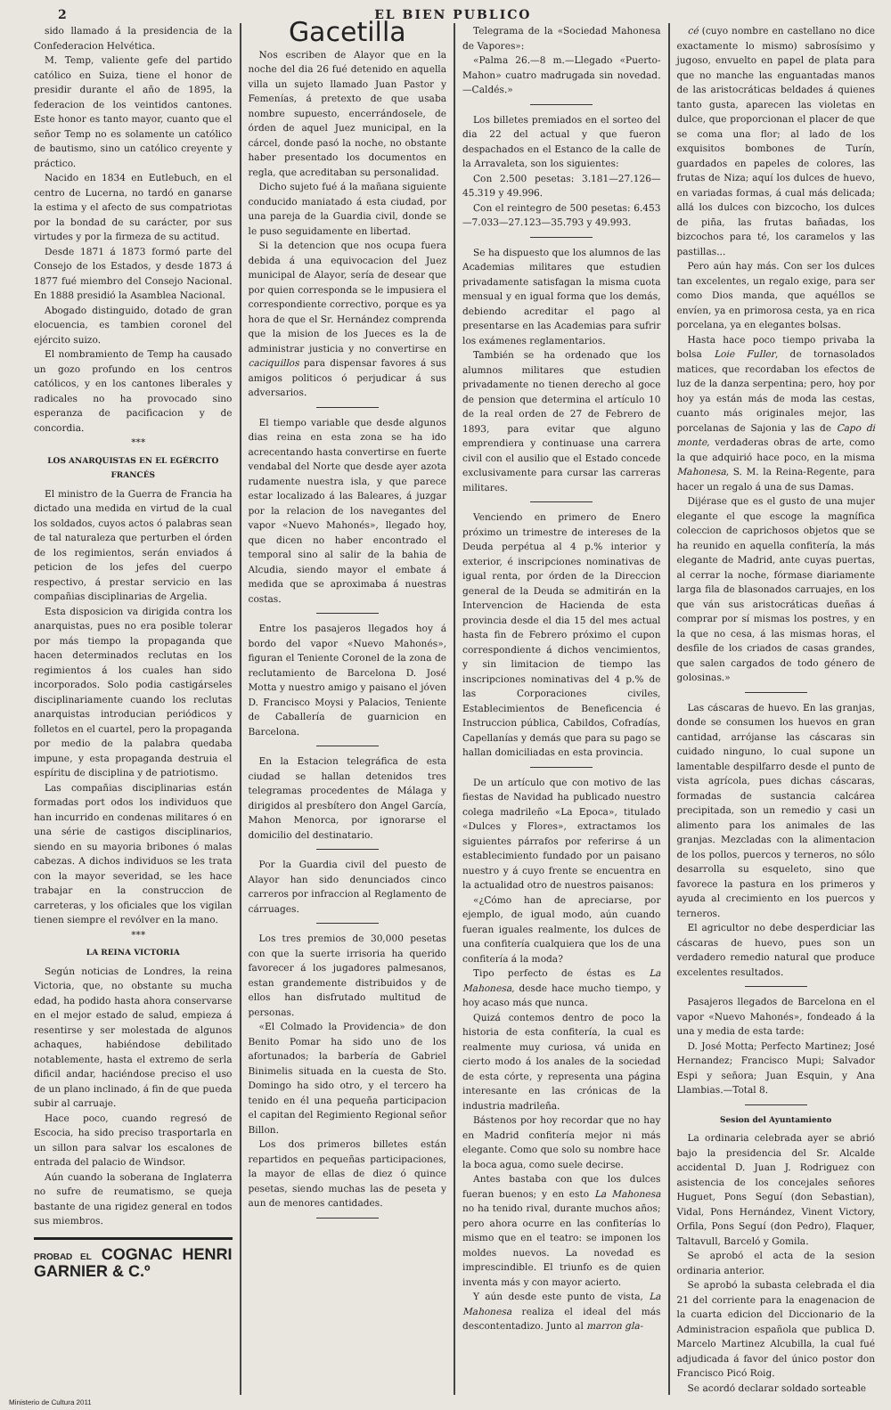2 EL BIEN PUBLICO
sido llamado á la presidencia de la Confederacion Helvética.
M. Temp, valiente gefe del partido católico en Suiza, tiene el honor de presidir durante el año de 1895, la federacion de los veintidos cantones. Este honor es tanto mayor, cuanto que el señor Temp no es solamente un católico de bautismo, sino un católico creyente y práctico.
Nacido en 1834 en Eutlebuch, en el centro de Lucerna, no tardó en ganarse la estima y el afecto de sus compatriotas por la bondad de su carácter, por sus virtudes y por la firmeza de su actitud.
Desde 1871 á 1873 formó parte del Consejo de los Estados, y desde 1873 á 1877 fué miembro del Consejo Nacional. En 1888 presidió la Asamblea Nacional.
Abogado distinguido, dotado de gran elocuencia, es tambien coronel del ejército suizo.
El nombramiento de Temp ha causado un gozo profundo en los centros católicos, y en los cantones liberales y radicales no ha provocado sino esperanza de pacificacion y de concordia.
***
LOS ANARQUISTAS EN EL EGÉRCITO FRANCÉS
El ministro de la Guerra de Francia ha dictado una medida en virtud de la cual los soldados, cuyos actos ó palabras sean de tal naturaleza que perturben el órden de los regimientos, serán enviados á peticion de los jefes del cuerpo respectivo, á prestar servicio en las compañias disciplinarias de Argelia.
Esta disposicion va dirigida contra los anarquistas, pues no era posible tolerar por más tiempo la propaganda que hacen determinados reclutas en los regimientos á los cuales han sido incorporados. Solo podia castigárseles disciplinariamente cuando los reclutas anarquistas introducian periódicos y folletos en el cuartel, pero la propaganda por medio de la palabra quedaba impune, y esta propaganda destruia el espíritu de disciplina y de patriotismo.
Las compañias disciplinarias están formadas port odos los individuos que han incurrido en condenas militares ó en una série de castigos disciplinarios, siendo en su mayoria bribones ó malas cabezas. A dichos individuos se les trata con la mayor severidad, se les hace trabajar en la construccion de carreteras, y los oficiales que los vigilan tienen siempre el revólver en la mano.
***
LA REINA VICTORIA
Según noticias de Londres, la reina Victoria, que, no obstante su mucha edad, ha podido hasta ahora conservarse en el mejor estado de salud, empieza á resentirse y ser molestada de algunos achaques, habiéndose debilitado notablemente, hasta el extremo de serla dificil andar, haciéndose preciso el uso de un plano inclinado, á fin de que pueda subir al carruaje.
Hace poco, cuando regresó de Escocia, ha sido preciso trasportarla en un sillon para salvar los escalones de entrada del palacio de Windsor.
Aún cuando la soberana de Inglaterra no sufre de reumatismo, se queja bastante de una rigidez general en todos sus miembros.
PROBAD EL COGNAC HENRI GARNIER & C.º
Gacetilla
Nos escriben de Alayor que en la noche del dia 26 fué detenido en aquella villa un sujeto llamado Juan Pastor y Femenías, á pretexto de que usaba nombre supuesto, encerrándosele, de órden de aquel Juez municipal, en la cárcel, donde pasó la noche, no obstante haber presentado los documentos en regla, que acreditaban su personalidad.
Dicho sujeto fué á la mañana siguiente conducido maniatado á esta ciudad, por una pareja de la Guardia civil, donde se le puso seguidamente en libertad.
Si la detencion que nos ocupa fuera debida á una equivocacion del Juez municipal de Alayor, sería de desear que por quien corresponda se le impusiera el correspondiente correctivo, porque es ya hora de que el Sr. Hernández comprenda que la mision de los Jueces es la de administrar justicia y no convertirse en caciquillos para dispensar favores á sus amigos politicos ó perjudicar á sus adversarios.
El tiempo variable que desde algunos dias reina en esta zona se ha ido acrecentando hasta convertirse en fuerte vendabal del Norte que desde ayer azota rudamente nuestra isla, y que parece estar localizado á las Baleares, á juzgar por la relacion de los navegantes del vapor «Nuevo Mahonés», llegado hoy, que dicen no haber encontrado el temporal sino al salir de la bahia de Alcudia, siendo mayor el embate á medida que se aproximaba á nuestras costas.
Entre los pasajeros llegados hoy á bordo del vapor «Nuevo Mahonés», figuran el Teniente Coronel de la zona de reclutamiento de Barcelona D. José Motta y nuestro amigo y paisano el jóven D. Francisco Moysi y Palacios, Teniente de Caballería de guarnicion en Barcelona.
En la Estacion telegráfica de esta ciudad se hallan detenidos tres telegramas procedentes de Málaga y dirigidos al presbítero don Angel García, Mahon Menorca, por ignorarse el domicilio del destinatario.
Por la Guardia civil del puesto de Alayor han sido denunciados cinco carreros por infraccion al Reglamento de cárruages.
Los tres premios de 30,000 pesetas con que la suerte irrisoria ha querido favorecer á los jugadores palmesanos, estan grandemente distribuidos y de ellos han disfrutado multitud de personas.
«El Colmado la Providencia» de don Benito Pomar ha sido uno de los afortunados; la barbería de Gabriel Binimelis situada en la cuesta de Sto. Domingo ha sido otro, y el tercero ha tenido en él una pequeña participacion el capitan del Regimiento Regional señor Billon.
Los dos primeros billetes están repartidos en pequeñas participaciones, la mayor de ellas de diez ó quince pesetas, siendo muchas las de peseta y aun de menores cantidades.
Telegrama de la «Sociedad Mahonesa de Vapores»:
«Palma 26.—8 m.—Llegado «Puerto-Mahon» cuatro madrugada sin novedad.—Caldés.»
Los billetes premiados en el sorteo del dia 22 del actual y que fueron despachados en el Estanco de la calle de la Arravaleta, son los siguientes:
Con 2.500 pesetas: 3.181—27.126—45.319 y 49.996.
Con el reintegro de 500 pesetas: 6.453—7.033—27.123—35.793 y 49.993.
Se ha dispuesto que los alumnos de las Academias militares que estudien privadamente satisfagan la misma cuota mensual y en igual forma que los demás, debiendo acreditar el pago al presentarse en las Academias para sufrir los exámenes reglamentarios.
También se ha ordenado que los alumnos militares que estudien privadamente no tienen derecho al goce de pension que determina el artículo 10 de la real orden de 27 de Febrero de 1893, para evitar que alguno emprendiera y continuase una carrera civil con el ausilio que el Estado concede exclusivamente para cursar las carreras militares.
Venciendo en primero de Enero próximo un trimestre de intereses de la Deuda perpétua al 4 p.% interior y exterior, é inscripciones nominativas de igual renta, por órden de la Direccion general de la Deuda se admitirán en la Intervencion de Hacienda de esta provincia desde el dia 15 del mes actual hasta fin de Febrero próximo el cupon correspondiente á dichos vencimientos, y sin limitacion de tiempo las inscripciones nominativas del 4 p.% de las Corporaciones civiles, Establecimientos de Beneficencia é Instruccion pública, Cabildos, Cofradías, Capellanías y demás que para su pago se hallan domiciliadas en esta provincia.
De un artículo que con motivo de las fiestas de Navidad ha publicado nuestro colega madrileño «La Epoca», titulado «Dulces y Flores», extractamos los siguientes párrafos por referirse á un establecimiento fundado por un paisano nuestro y á cuyo frente se encuentra en la actualidad otro de nuestros paisanos:
«¿Cómo han de apreciarse, por ejemplo, de igual modo, aún cuando fueran iguales realmente, los dulces de una confitería cualquiera que los de una confitería á la moda?
Tipo perfecto de éstas es La Mahonesa, desde hace mucho tiempo, y hoy acaso más que nunca.
Quizá contemos dentro de poco la historia de esta confitería, la cual es realmente muy curiosa, vá unida en cierto modo á los anales de la sociedad de esta córte, y representa una página interesante en las crónicas de la industria madrileña.
Bástenos por hoy recordar que no hay en Madrid confitería mejor ni más elegante. Como que solo su nombre hace la boca agua, como suele decirse.
Antes bastaba con que los dulces fueran buenos; y en esto La Mahonesa no ha tenido rival, durante muchos años; pero ahora ocurre en las confiterías lo mismo que en el teatro: se imponen los moldes nuevos. La novedad es imprescindible. El triunfo es de quien inventa más y con mayor acierto.
Y aún desde este punto de vista, La Mahonesa realiza el ideal del más descontentadizo. Junto al marron gla-
cé (cuyo nombre en castellano no dice exactamente lo mismo) sabrosísimo y jugoso, envuelto en papel de plata para que no manche las enguantadas manos de las aristocráticas beldades á quienes tanto gusta, aparecen las violetas en dulce, que proporcionan el placer de que se coma una flor; al lado de los exquisitos bombones de Turín, guardados en papeles de colores, las frutas de Niza; aquí los dulces de huevo, en variadas formas, á cual más delicada; allá los dulces con bizcocho, los dulces de piña, las frutas bañadas, los bizcochos para té, los caramelos y las pastillas...
Pero aún hay más. Con ser los dulces tan excelentes, un regalo exige, para ser como Dios manda, que aquéllos se envíen, ya en primorosa cesta, ya en rica porcelana, ya en elegantes bolsas.
Hasta hace poco tiempo privaba la bolsa Loie Fuller, de tornasolados matices, que recordaban los efectos de luz de la danza serpentina; pero, hoy por hoy ya están más de moda las cestas, cuanto más originales mejor, las porcelanas de Sajonia y las de Capo di monte, verdaderas obras de arte, como la que adquirió hace poco, en la misma Mahonesa, S. M. la Reina-Regente, para hacer un regalo á una de sus Damas.
Dijérase que es el gusto de una mujer elegante el que escoge la magnífica coleccion de caprichosos objetos que se ha reunido en aquella confitería, la más elegante de Madrid, ante cuyas puertas, al cerrar la noche, fórmase diariamente larga fila de blasonados carruajes, en los que ván sus aristocráticas dueñas á comprar por sí mismas los postres, y en la que no cesa, á las mismas horas, el desfile de los criados de casas grandes, que salen cargados de todo género de golosinas.»
Las cáscaras de huevo. En las granjas, donde se consumen los huevos en gran cantidad, arrójanse las cáscaras sin cuidado ninguno, lo cual supone un lamentable despilfarro desde el punto de vista agrícola, pues dichas cáscaras, formadas de sustancia calcárea precipitada, son un remedio y casi un alimento para los animales de las granjas. Mezcladas con la alimentacion de los pollos, puercos y terneros, no sólo desarrolla su esqueleto, sino que favorece la pastura en los primeros y ayuda al crecimiento en los puercos y terneros.
El agricultor no debe desperdiciar las cáscaras de huevo, pues son un verdadero remedio natural que produce excelentes resultados.
Pasajeros llegados de Barcelona en el vapor «Nuevo Mahonés», fondeado á la una y media de esta tarde:
D. José Motta; Perfecto Martinez; José Hernandez; Francisco Mupi; Salvador Espi y señora; Juan Esquin, y Ana Llambias.—Total 8.
Sesion del Ayuntamiento
La ordinaria celebrada ayer se abrió bajo la presidencia del Sr. Alcalde accidental D. Juan J. Rodriguez con asistencia de los concejales señores Huguet, Pons Seguí (don Sebastian), Vidal, Pons Hernández, Vinent Victory, Orfila, Pons Seguí (don Pedro), Flaquer, Taltavull, Barceló y Gomila.
Se aprobó el acta de la sesion ordinaria anterior.
Se aprobó la subasta celebrada el dia 21 del corriente para la enagenacion de la cuarta edicion del Diccionario de la Administracion española que publica D. Marcelo Martinez Alcubilla, la cual fué adjudicada á favor del único postor don Francisco Picó Roig.
Se acordó declarar soldado sorteable
Ministerio de Cultura 2011